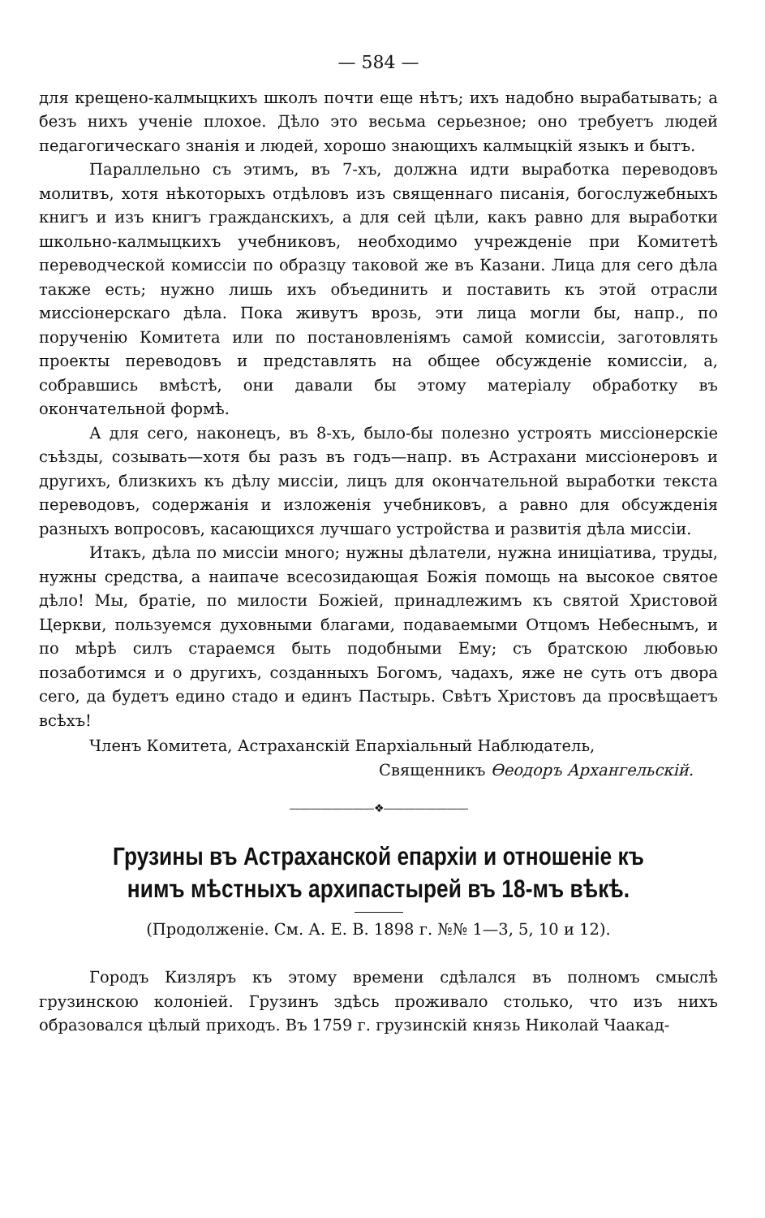— 584 —
для крещено-калмыцкихъ школъ почти еще нѣтъ; ихъ надобно вырабатывать; а безъ нихъ ученіе плохое. Дѣло это весьма серьезное; оно требуетъ людей педагогическаго знанія и людей, хорошо знающихъ калмыцкій языкъ и бытъ.
Параллельно съ этимъ, въ 7-хъ, должна идти выработка переводовъ молитвъ, хотя нѣкоторыхъ отдѣловъ изъ священнаго писанія, богослужебныхъ книгъ и изъ книгъ гражданскихъ, а для сей цѣли, какъ равно для выработки школьно-калмыцкихъ учебниковъ, необходимо учрежденіе при Комитетѣ переводческой комиссіи по образцу таковой же въ Казани. Лица для сего дѣла также есть; нужно лишь ихъ объединить и поставить къ этой отрасли миссіонерскаго дѣла. Пока живутъ врозь, эти лица могли бы, напр., по порученію Комитета или по постановленіямъ самой комиссіи, заготовлять проекты переводовъ и представлять на общее обсужденіе комиссіи, а, собравшись вмѣстѣ, они давали бы этому матеріалу обработку въ окончательной формѣ.
А для сего, наконецъ, въ 8-хъ, было-бы полезно устроять миссіонерскіе съѣзды, созывать—хотя бы разъ въ годъ—напр. въ Астрахани миссіонеровъ и другихъ, близкихъ къ дѣлу миссіи, лицъ для окончательной выработки текста переводовъ, содержанія и изложенія учебниковъ, а равно для обсужденія разныхъ вопросовъ, касающихся лучшаго устройства и развитія дѣла миссіи.
Итакъ, дѣла по миссіи много; нужны дѣлатели, нужна иниціатива, труды, нужны средства, а наипаче всесозидающая Божія помощь на высокое святое дѣло! Мы, братіе, по милости Божіей, принадлежимъ къ святой Христовой Церкви, пользуемся духовными благами, подаваемыми Отцомъ Небеснымъ, и по мѣрѣ силъ стараемся быть подобными Ему; съ братскою любовью позаботимся и о другихъ, созданныхъ Богомъ, чадахъ, яже не суть отъ двора сего, да будетъ едино стадо и единъ Пастырь. Свѣтъ Христовъ да просвѣщаетъ всѣхъ!
Членъ Комитета, Астраханскій Епархіальный Наблюдатель,
Священникъ Ѳеодоръ Архангельскій.
————————❖————————
Грузины въ Астраханской епархіи и отношеніе къ нимъ мѣстныхъ архипастырей въ 18-мъ вѣкѣ.
(Продолженіе. См. А. Е. В. 1898 г. №№ 1—3, 5, 10 и 12).
Городъ Кизляръ къ этому времени сдѣлался въ полномъ смыслѣ грузинскою колоніей. Грузинъ здѣсь проживало столько, что изъ нихъ образовался цѣлый приходъ. Въ 1759 г. грузинскій князь Николай Чаакад-